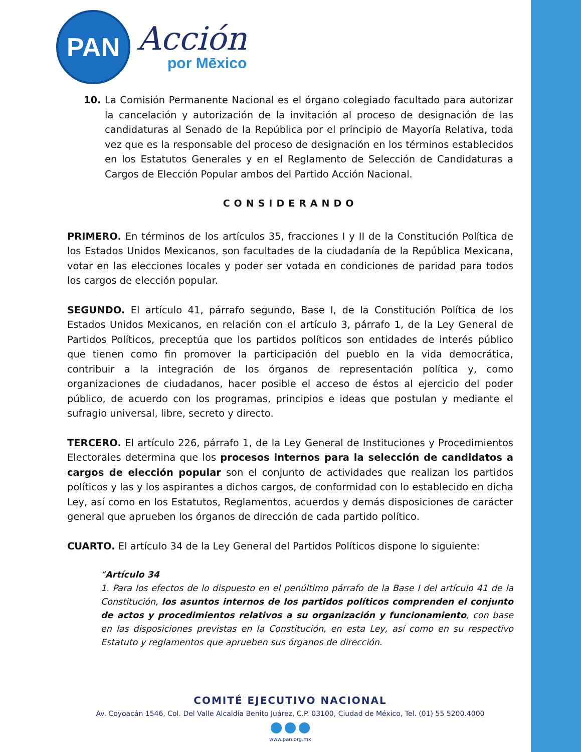PAN
Acción
por Mēxico
10. La Comisión Permanente Nacional es el órgano colegiado facultado para autorizar la cancelación y autorización de la invitación al proceso de designación de las candidaturas al Senado de la República por el principio de Mayoría Relativa, toda vez que es la responsable del proceso de designación en los términos establecidos en los Estatutos Generales y en el Reglamento de Selección de Candidaturas a Cargos de Elección Popular ambos del Partido Acción Nacional.
CONSIDERANDO
PRIMERO. En términos de los artículos 35, fracciones I y II de la Constitución Política de los Estados Unidos Mexicanos, son facultades de la ciudadanía de la República Mexicana, votar en las elecciones locales y poder ser votada en condiciones de paridad para todos los cargos de elección popular.
SEGUNDO. El artículo 41, párrafo segundo, Base I, de la Constitución Política de los Estados Unidos Mexicanos, en relación con el artículo 3, párrafo 1, de la Ley General de Partidos Políticos, preceptúa que los partidos políticos son entidades de interés público que tienen como fin promover la participación del pueblo en la vida democrática, contribuir a la integración de los órganos de representación política y, como organizaciones de ciudadanos, hacer posible el acceso de éstos al ejercicio del poder público, de acuerdo con los programas, principios e ideas que postulan y mediante el sufragio universal, libre, secreto y directo.
TERCERO. El artículo 226, párrafo 1, de la Ley General de Instituciones y Procedimientos Electorales determina que los procesos internos para la selección de candidatos a cargos de elección popular son el conjunto de actividades que realizan los partidos políticos y las y los aspirantes a dichos cargos, de conformidad con lo establecido en dicha Ley, así como en los Estatutos, Reglamentos, acuerdos y demás disposiciones de carácter general que aprueben los órganos de dirección de cada partido político.
CUARTO. El artículo 34 de la Ley General del Partidos Políticos dispone lo siguiente:
“Artículo 34
1. Para los efectos de lo dispuesto en el penúltimo párrafo de la Base I del artículo 41 de la Constitución, los asuntos internos de los partidos políticos comprenden el conjunto de actos y procedimientos relativos a su organización y funcionamiento, con base en las disposiciones previstas en la Constitución, en esta Ley, así como en su respectivo Estatuto y reglamentos que aprueben sus órganos de dirección.
COMITÉ EJECUTIVO NACIONAL
Av. Coyoacán 1546, Col. Del Valle Alcaldía Benito Juárez, C.P. 03100, Ciudad de México, Tel. (01) 55 5200.4000
www.pan.org.mx